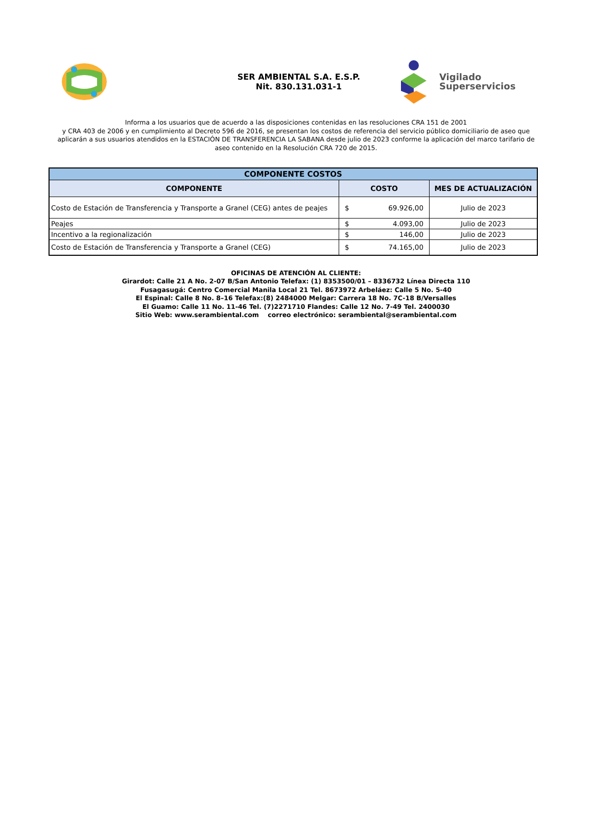SER AMBIENTAL S.A. E.S.P.
Nit. 830.131.031-1
Vigilado
Superservicios
Informa a los usuarios que de acuerdo a las disposiciones contenidas en las resoluciones CRA 151 de 2001
y CRA 403 de 2006 y en cumplimiento al Decreto 596 de 2016, se presentan los costos de referencia del servicio público domiciliario de aseo que aplicarán a sus usuarios atendidos en la ESTACIÓN DE TRANSFERENCIA LA SABANA desde julio de 2023 conforme la aplicación del marco tarifario de aseo contenido en la Resolución CRA 720 de 2015.
| COMPONENTE COSTOS | | |
| COMPONENTE | COSTO | MES DE ACTUALIZACIÓN |
| Costo de Estación de Transferencia y Transporte a Granel (CEG) antes de peajes | $ 69.926,00 | Julio de 2023 |
| Peajes | $ 4.093,00 | Julio de 2023 |
| Incentivo a la regionalización | $ 146,00 | Julio de 2023 |
| Costo de Estación de Transferencia y Transporte a Granel (CEG) | $ 74.165,00 | Julio de 2023 |
OFICINAS DE ATENCIÓN AL CLIENTE:
Girardot: Calle 21 A No. 2-07 B/San Antonio Telefax: (1) 8353500/01 – 8336732 Línea Directa 110
Fusagasugá: Centro Comercial Manila Local 21 Tel. 8673972 Arbeláez: Calle 5 No. 5-40
El Espinal: Calle 8 No. 8–16 Telefax:(8) 2484000 Melgar: Carrera 18 No. 7C-18 B/Versalles
El Guamo: Calle 11 No. 11-46 Tel. (7)2271710 Flandes: Calle 12 No. 7-49 Tel. 2400030
Sitio Web: www.serambiental.com correo electrónico: serambiental@serambiental.com